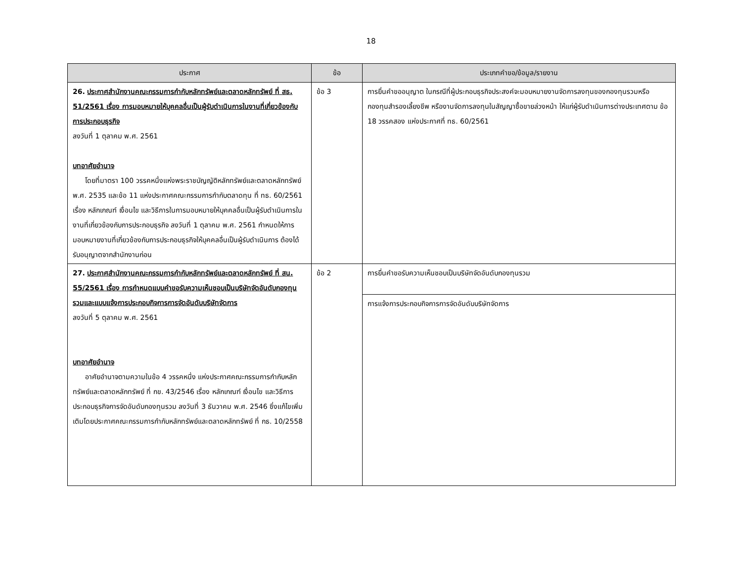18
| ประกาศ | ข้อ | ประเภทคำขอ/ข้อมูล/รายงาน |
| --- | --- | --- |
| 26. ประกาศสำนักงานคณะกรรมการกำกับหลักทรัพย์และตลาดหลักทรัพย์ ที่ สธ. 51/2561 เรื่อง การมอบหมายให้บุคคลอื่นเป็นผู้รับดำเนินการในงานที่เกี่ยวข้องกับการประกอบธุรกิจ ลงวันที่ 1 ตุลาคม พ.ศ. 2561 บทอาศัยอำนาจ โดยที่มาตรา 100 วรรคหนึ่งแห่งพระราชบัญญัติหลักทรัพย์และตลาดหลักทรัพย์ พ.ศ. 2535 และข้อ 11 แห่งประกาศคณะกรรมการกำกับตลาดทุน ที่ ทธ. 60/2561 เรื่อง หลักเกณฑ์ เงื่อนไข และวิธีการในการมอบหมายให้บุคคลอื่นเป็นผู้รับดำเนินการในงานที่เกี่ยวข้องกับการประกอบธุรกิจ ลงวันที่ 1 ตุลาคม พ.ศ. 2561 กำหนดให้การมอบหมายงานที่เกี่ยวข้องกับการประกอบธุรกิจให้บุคคลอื่นเป็นผู้รับดำเนินการ ต้องได้รับอนุญาตจากสำนักงานก่อน | ข้อ 3 | การยื่นคำขออนุญาต ในกรณีที่ผู้ประกอบธุรกิจประสงค์จะมอบหมายงานจัดการลงทุนของกองทุนรวมหรือกองทุนสำรองเลี้ยงชีพ หรืองานจัดการลงทุนในสัญญาซื้อขายล่วงหน้า ให้แก่ผู้รับดำเนินการต่างประเทศตาม ข้อ 18 วรรคสอง แห่งประกาศที่ ทธ. 60/2561 |
| 27. ประกาศสำนักงานคณะกรรมการกำกับหลักทรัพย์และตลาดหลักทรัพย์ ที่ สน. 55/2561 เรื่อง การกำหนดแบบคำขอรับความเห็นชอบเป็นบริษัทจัดอันดับกองทุนรวมและแบบแจ้งการประกอบกิจการการจัดอันดับบริษัทจัดการ ลงวันที่ 5 ตุลาคม พ.ศ. 2561 บทอาศัยอำนาจ อาศัยอำนาจตามความในข้อ 4 วรรคหนึ่ง แห่งประกาศคณะกรรมการกำกับหลักทรัพย์และตลาดหลักทรัพย์ ที่ กข. 43/2546 เรื่อง หลักเกณฑ์ เงื่อนไข และวิธีการประกอบธุรกิจการจัดอันดับกองทุนรวม ลงวันที่ 3 ธันวาคม พ.ศ. 2546 ซึ่งแก้ไขเพิ่มเติมโดยประกาศคณะกรรมการกำกับหลักทรัพย์และตลาดหลักทรัพย์ ที่ กธ. 10/2558 | ข้อ 2 | การยื่นคำขอรับความเห็นชอบเป็นบริษัทจัดอันดับกองทุนรวม |
| | | การแจ้งการประกอบกิจการการจัดอันดับบริษัทจัดการ |